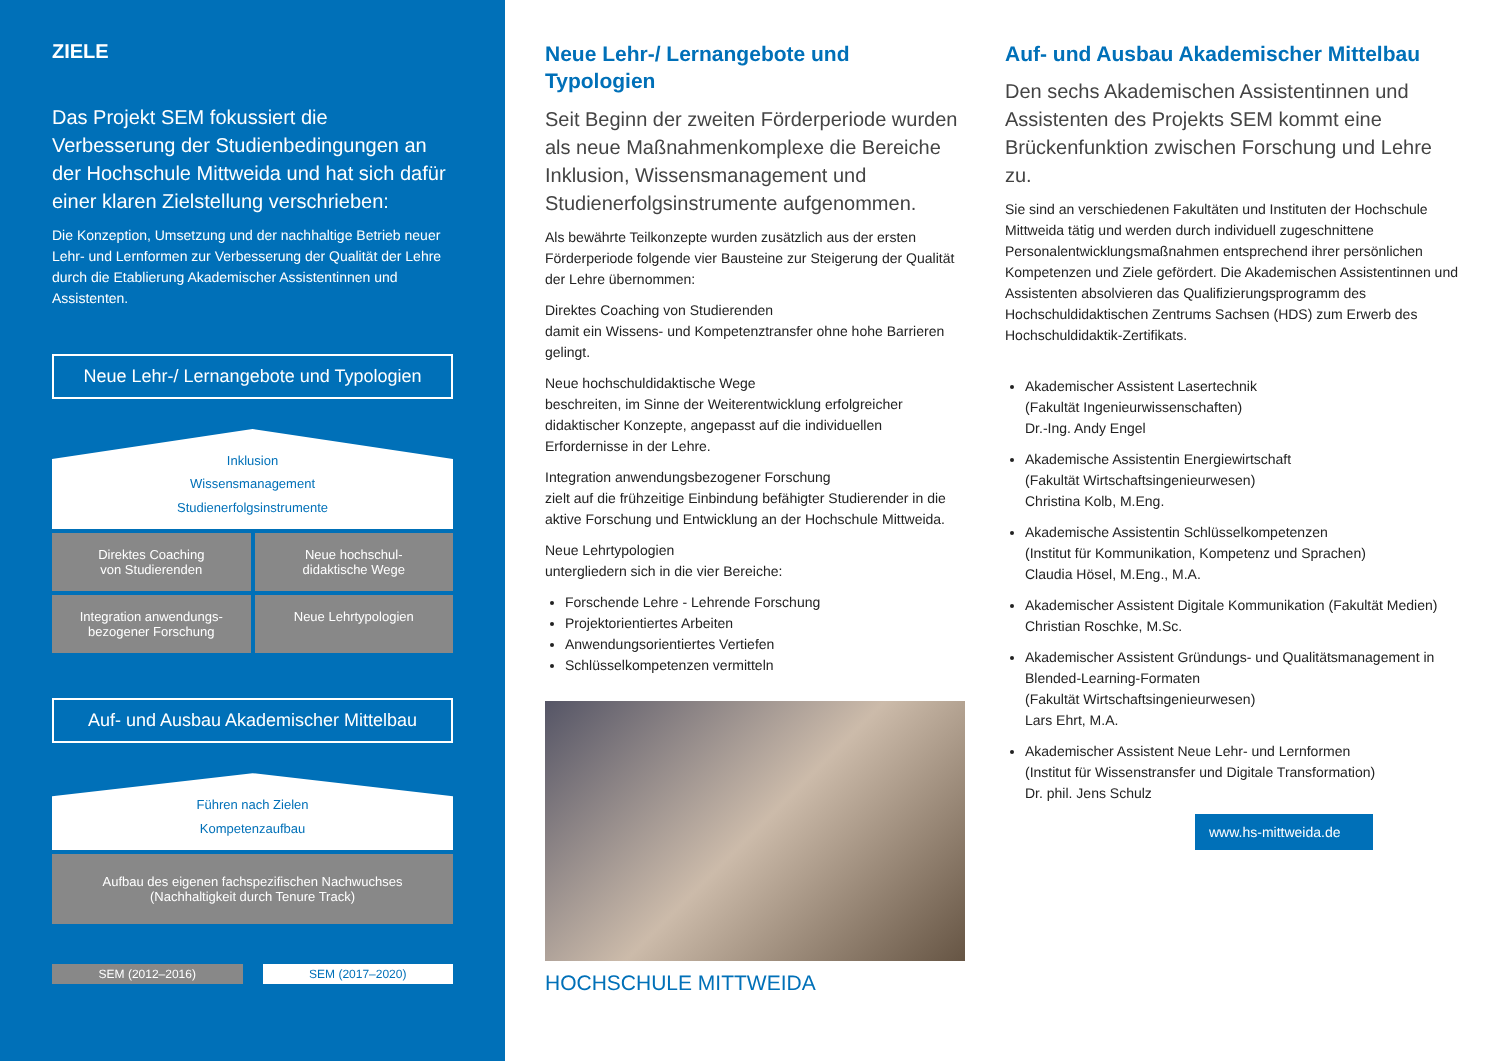ZIELE
Das Projekt SEM fokussiert die Verbesserung der Studienbedingungen an der Hochschule Mittweida und hat sich dafür einer klaren Zielstellung verschrieben:
Die Konzeption, Umsetzung und der nachhaltige Betrieb neuer Lehr- und Lernformen zur Verbesserung der Qualität der Lehre durch die Etablierung Akademischer Assistentinnen und Assistenten.
Neue Lehr-/ Lernangebote und Typologien
Inklusion
Wissensmanagement
Studienerfolgsinstrumente
Direktes Coaching
von Studierenden
Neue hochschul-
didaktische Wege
Integration anwendungs-
bezogener Forschung
Neue Lehrtypologien
Auf- und Ausbau Akademischer Mittelbau
Führen nach Zielen
Kompetenzaufbau
Aufbau des eigenen fachspezifischen Nachwuchses
(Nachhaltigkeit durch Tenure Track)
SEM (2012–2016) SEM (2017–2020)
Neue Lehr-/ Lernangebote und Typologien
Seit Beginn der zweiten Förderperiode wurden als neue Maßnahmenkomplexe die Bereiche Inklusion, Wissensmanagement und Studienerfolgsinstrumente aufgenommen.
Als bewährte Teilkonzepte wurden zusätzlich aus der ersten Förderperiode folgende vier Bausteine zur Steigerung der Qualität der Lehre übernommen:
Direktes Coaching von Studierenden
damit ein Wissens- und Kompetenztransfer ohne hohe Barrieren gelingt.
Neue hochschuldidaktische Wege
beschreiten, im Sinne der Weiterentwicklung erfolgreicher didaktischer Konzepte, angepasst auf die individuellen Erfordernisse in der Lehre.
Integration anwendungsbezogener Forschung
zielt auf die frühzeitige Einbindung befähigter Studierender in die aktive Forschung und Entwicklung an der Hochschule Mittweida.
Neue Lehrtypologien
untergliedern sich in die vier Bereiche:
Forschende Lehre - Lehrende Forschung
Projektorientiertes Arbeiten
Anwendungsorientiertes Vertiefen
Schlüsselkompetenzen vermitteln
HOCHSCHULE MITTWEIDA
Auf- und Ausbau Akademischer Mittelbau
Den sechs Akademischen Assistentinnen und Assistenten des Projekts SEM kommt eine Brückenfunktion zwischen Forschung und Lehre zu.
Sie sind an verschiedenen Fakultäten und Instituten der Hochschule Mittweida tätig und werden durch individuell zugeschnittene Personalentwicklungsmaßnahmen entsprechend ihrer persönlichen Kompetenzen und Ziele gefördert. Die Akademischen Assistentinnen und Assistenten absolvieren das Qualifizierungsprogramm des Hochschuldidaktischen Zentrums Sachsen (HDS) zum Erwerb des Hochschuldidaktik-Zertifikats.
Akademischer Assistent Lasertechnik
(Fakultät Ingenieurwissenschaften)
Dr.-Ing. Andy Engel
Akademische Assistentin Energiewirtschaft
(Fakultät Wirtschaftsingenieurwesen)
Christina Kolb, M.Eng.
Akademische Assistentin Schlüsselkompetenzen
(Institut für Kommunikation, Kompetenz und Sprachen)
Claudia Hösel, M.Eng., M.A.
Akademischer Assistent Digitale Kommunikation (Fakultät Medien)
Christian Roschke, M.Sc.
Akademischer Assistent Gründungs- und Qualitätsmanagement in Blended-Learning-Formaten
(Fakultät Wirtschaftsingenieurwesen)
Lars Ehrt, M.A.
Akademischer Assistent Neue Lehr- und Lernformen
(Institut für Wissenstransfer und Digitale Transformation)
Dr. phil. Jens Schulz
www.hs-mittweida.de